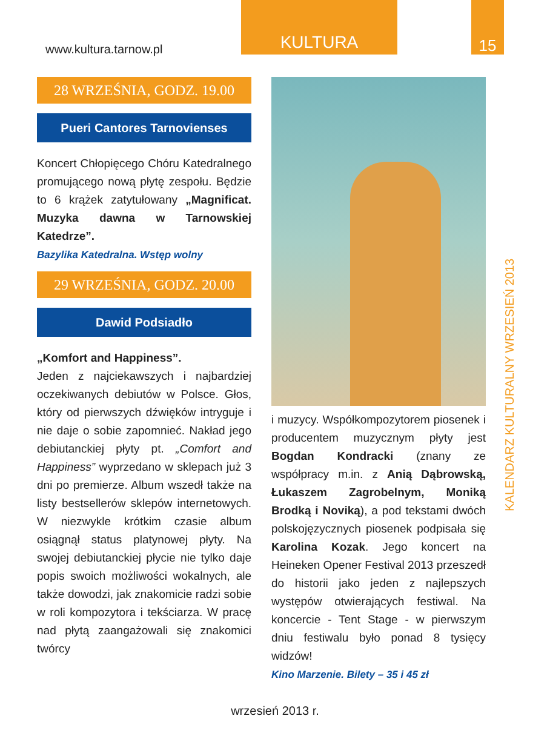www.kultura.tarnow.pl
KULTURA 15
28 WRZEŚNIA, GODZ. 19.00
Pueri Cantores Tarnovienses
Koncert Chłopięcego Chóru Katedralnego promującego nową płytę zespołu. Będzie to 6 krążek zatytułowany „Magnificat. Muzyka dawna w Tarnowskiej Katedrze”.
Bazylika Katedralna. Wstęp wolny
29 WRZEŚNIA, GODZ. 20.00
Dawid Podsiadło
„Komfort and Happiness”.
Jeden z najciekawszych i najbardziej oczekiwanych debiutów w Polsce. Głos, który od pierwszych dźwięków intryguje i nie daje o sobie zapomnieć. Nakład jego debiutanckiej płyty pt. „Comfort and Happiness” wyprzedano w sklepach już 3 dni po premierze. Album wszedł także na listy bestsellerów sklepów internetowych. W niezwykle krótkim czasie album osiągnął status platynowej płyty. Na swojej debiutanckiej płycie nie tylko daje popis swoich możliwości wokalnych, ale także dowodzi, jak znakomicie radzi sobie w roli kompozytora i tekściarza. W pracę nad płytą zaangażowali się znakomici twórcy
i muzycy. Współkompozytorem piosenek i producentem muzycznym płyty jest Bogdan Kondracki (znany ze współpracy m.in. z Anią Dąbrowską, Łukaszem Zagrobelnym, Moniką Brodką i Noviką), a pod tekstami dwóch polskojęzycznych piosenek podpisała się Karolina Kozak. Jego koncert na Heineken Opener Festival 2013 przeszedł do historii jako jeden z najlepszych występów otwierających festiwal. Na koncercie - Tent Stage - w pierwszym dniu festiwalu było ponad 8 tysięcy widzów!
Kino Marzenie. Bilety – 35 i 45 zł
KALENDARZ KULTURALNY WRZESIEŃ 2013
wrzesień 2013 r.